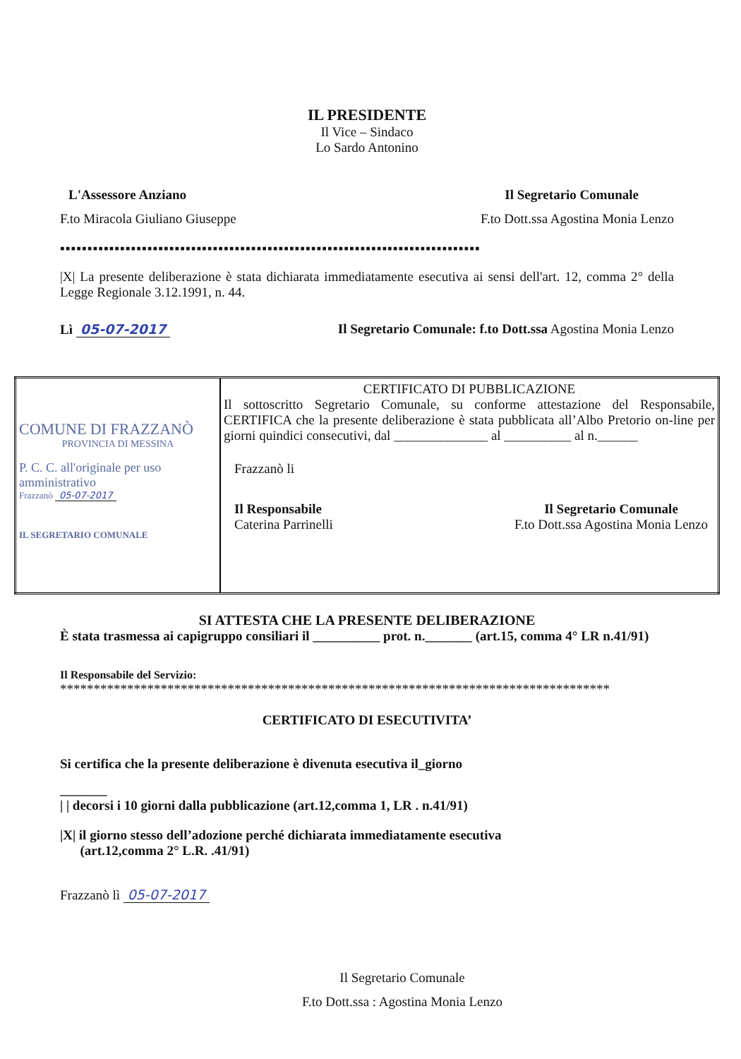IL PRESIDENTE
Il Vice – Sindaco
Lo Sardo Antonino
L'Assessore Anziano Il Segretario Comunale
F.to Miracola Giuliano Giuseppe F.to Dott.ssa Agostina Monia Lenzo
▪▪▪▪▪▪▪▪▪▪▪▪▪▪▪▪▪▪▪▪▪▪▪▪▪▪▪▪▪▪▪▪▪▪▪▪▪▪▪▪▪▪▪▪▪▪▪▪▪▪▪▪▪▪▪▪▪▪▪▪▪▪▪▪▪▪▪▪▪▪▪▪▪▪▪▪▪
|X| La presente deliberazione è stata dichiarata immediatamente esecutiva ai sensi dell'art. 12, comma 2° della Legge Regionale 3.12.1991, n. 44.
Lì 05-07-2017 Il Segretario Comunale: f.to Dott.ssa Agostina Monia Lenzo
| COMUNE DI FRAZZANÒ PROVINCIA DI MESSINA P. C. C. all'originale per uso amministrativo Frazzanò 05-07-2017 IL SEGRETARIO COMUNALE | CERTIFICATO DI PUBBLICAZIONE Il sottoscritto Segretario Comunale, su conforme attestazione del Responsabile, CERTIFICA che la presente deliberazione è stata pubblicata all’Albo Pretorio on-line per giorni quindici consecutivi, dal ______________ al __________ al n.______ Frazzanò li Il Responsabile Caterina Parrinelli Il Segretario Comunale F.to Dott.ssa Agostina Monia Lenzo |
SI ATTESTA CHE LA PRESENTE DELIBERAZIONE
È stata trasmessa ai capigruppo consiliari il __________ prot. n._______ (art.15, comma 4° LR n.41/91)
Il Responsabile del Servizio:
**********************************************************************************
CERTIFICATO DI ESECUTIVITA’
Si certifica che la presente deliberazione è divenuta esecutiva il_giorno
_______
| | decorsi i 10 giorni dalla pubblicazione (art.12,comma 1, LR . n.41/91)
|X| il giorno stesso dell’adozione perché dichiarata immediatamente esecutiva
(art.12,comma 2° L.R. .41/91)
Frazzanò lì 05-07-2017
Il Segretario Comunale
F.to Dott.ssa : Agostina Monia Lenzo